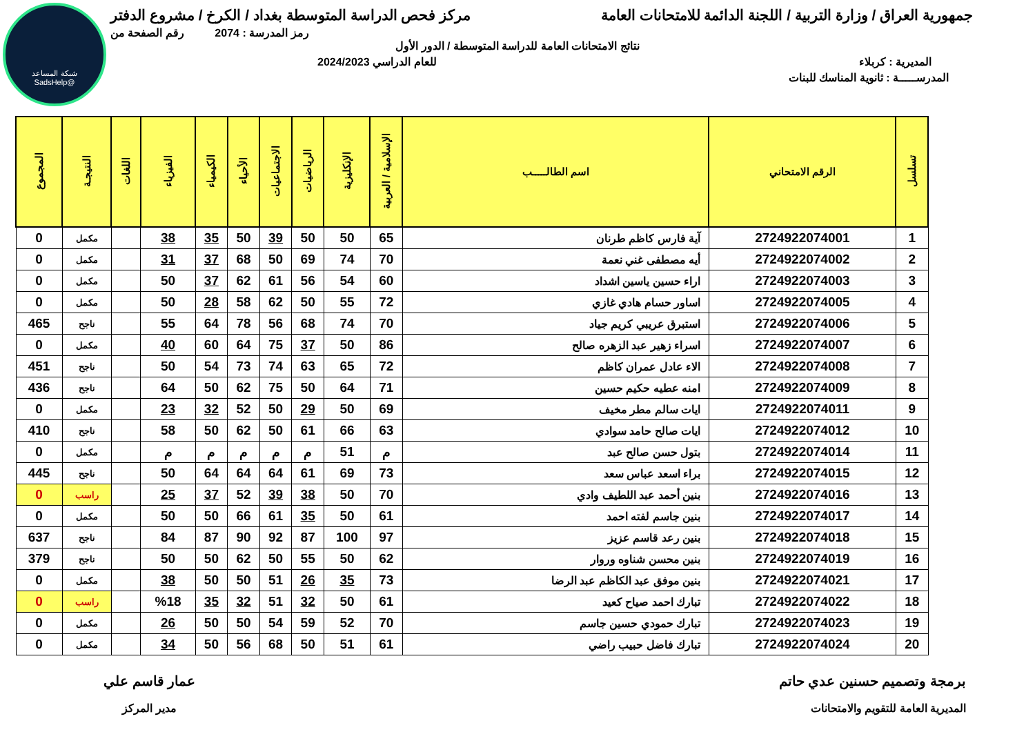شبكة المساعد
@SadsHelp
جمهورية العراق / وزارة التربية / اللجنة الدائمة للامتحانات العامة مركز فحص الدراسة المتوسطة بغداد / الكرخ / مشروع الدفتر
رمز المدرسة : 2074 رقم الصفحة من
نتائج الامتحانات العامة للدراسة المتوسطة / الدور الأول
المديرية : كربلاء للعام الدراسي 2024/2023
المدرســـــة : ثانوية المناسك للبنات
| تسلسل | الرقم الامتحاني | اسم الطالـــــب | الإسلامية / العربية | الإنكليزية | الرياضيات | الاجتماعيات | الأحياء | الكيمياء | الفيزياء | اللغات | النتيجـة | المجموع |
| --- | --- | --- | --- | --- | --- | --- | --- | --- | --- | --- | --- | --- |
| 1 | 2724922074001 | آية فارس كاظم طرنان | 65 | 50 | 50 | 39 | 50 | 35 | 38 | | مكمل | 0 |
| 2 | 2724922074002 | أيه مصطفى غني نعمة | 70 | 74 | 69 | 50 | 68 | 37 | 31 | | مكمل | 0 |
| 3 | 2724922074003 | اراء حسين ياسين اشداد | 60 | 54 | 56 | 61 | 62 | 37 | 50 | | مكمل | 0 |
| 4 | 2724922074005 | اساور حسام هادي غازي | 72 | 55 | 50 | 62 | 58 | 28 | 50 | | مكمل | 0 |
| 5 | 2724922074006 | استبرق عريبي كريم جياد | 70 | 74 | 68 | 56 | 78 | 64 | 55 | | ناجح | 465 |
| 6 | 2724922074007 | اسراء زهير عبد الزهره صالح | 86 | 50 | 37 | 75 | 64 | 60 | 40 | | مكمل | 0 |
| 7 | 2724922074008 | الاء عادل عمران كاظم | 72 | 65 | 63 | 74 | 73 | 54 | 50 | | ناجح | 451 |
| 8 | 2724922074009 | امنه عطيه حكيم حسين | 71 | 64 | 50 | 75 | 62 | 50 | 64 | | ناجح | 436 |
| 9 | 2724922074011 | ايات سالم مطر مخيف | 69 | 50 | 29 | 50 | 52 | 32 | 23 | | مكمل | 0 |
| 10 | 2724922074012 | ايات صالح حامد سوادي | 63 | 66 | 61 | 50 | 62 | 50 | 58 | | ناجح | 410 |
| 11 | 2724922074014 | بتول حسن صالح عبد | م | 51 | م | م | م | م | م | | مكمل | 0 |
| 12 | 2724922074015 | براء اسعد عباس سعد | 73 | 69 | 61 | 64 | 64 | 64 | 50 | | ناجح | 445 |
| 13 | 2724922074016 | بنين أحمد عبد اللطيف وادي | 70 | 50 | 38 | 39 | 52 | 37 | 25 | | راسب | 0 |
| 14 | 2724922074017 | بنين جاسم لفته احمد | 61 | 50 | 35 | 61 | 66 | 50 | 50 | | مكمل | 0 |
| 15 | 2724922074018 | بنين رعد قاسم عزيز | 97 | 100 | 87 | 92 | 90 | 87 | 84 | | ناجح | 637 |
| 16 | 2724922074019 | بنين محسن شناوه وروار | 62 | 50 | 55 | 50 | 62 | 50 | 50 | | ناجح | 379 |
| 17 | 2724922074021 | بنين موفق عبد الكاظم عبد الرضا | 73 | 35 | 26 | 51 | 50 | 50 | 38 | | مكمل | 0 |
| 18 | 2724922074022 | تبارك احمد صياح كعيد | 61 | 50 | 32 | 51 | 32 | 35 | %18 | | راسب | 0 |
| 19 | 2724922074023 | تبارك حمودي حسين جاسم | 70 | 52 | 59 | 54 | 50 | 50 | 26 | | مكمل | 0 |
| 20 | 2724922074024 | تبارك فاضل حبيب راضي | 61 | 51 | 50 | 68 | 56 | 50 | 34 | | مكمل | 0 |
برمجة وتصميم حسنين عدي حاتم
المديرية العامة للتقويم والامتحانات
عمار قاسم علي
مدير المركز